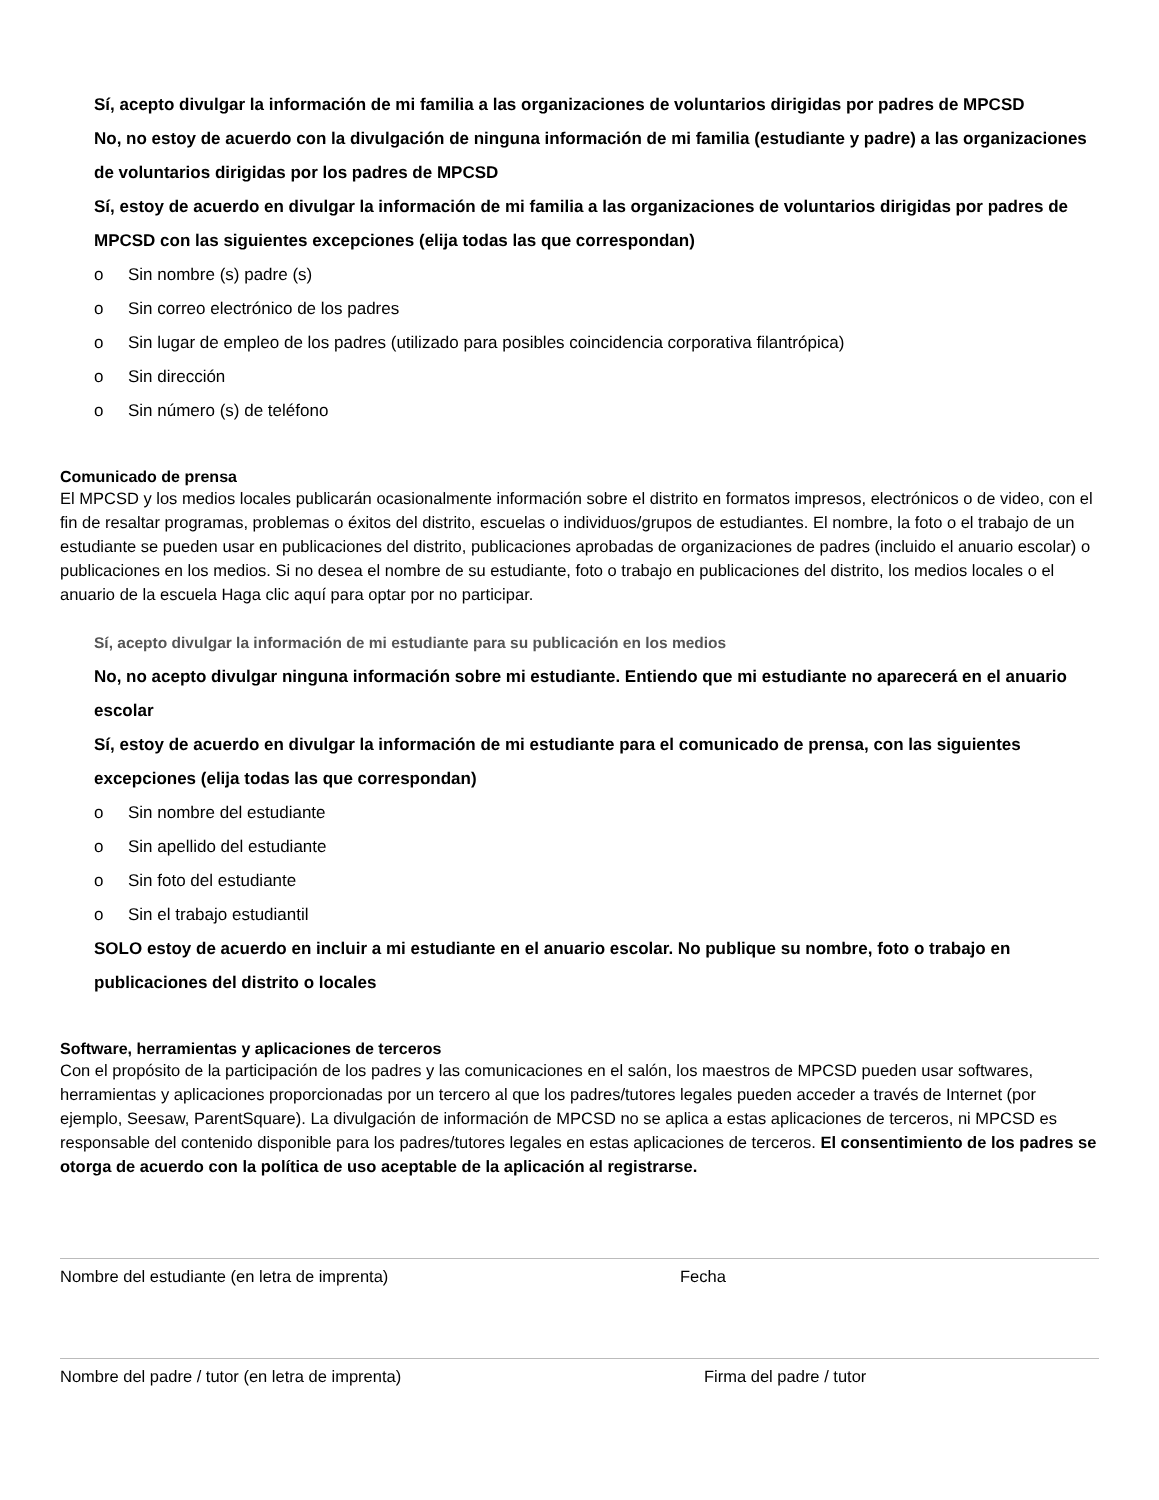Sí, acepto divulgar la información de mi familia a las organizaciones de voluntarios dirigidas por padres de MPCSD
No, no estoy de acuerdo con la divulgación de ninguna información de mi familia (estudiante y padre) a las organizaciones de voluntarios dirigidas por los padres de MPCSD
Sí, estoy de acuerdo en divulgar la información de mi familia a las organizaciones de voluntarios dirigidas por padres de MPCSD con las siguientes excepciones (elija todas las que correspondan)
o Sin nombre (s) padre (s)
o Sin correo electrónico de los padres
o Sin lugar de empleo de los padres (utilizado para posibles coincidencia corporativa filantrópica)
o Sin dirección
o Sin número (s) de teléfono
Comunicado de prensa
El MPCSD y los medios locales publicarán ocasionalmente información sobre el distrito en formatos impresos, electrónicos o de video, con el fin de resaltar programas, problemas o éxitos del distrito, escuelas o individuos/grupos de estudiantes. El nombre, la foto o el trabajo de un estudiante se pueden usar en publicaciones del distrito, publicaciones aprobadas de organizaciones de padres (incluido el anuario escolar) o publicaciones en los medios. Si no desea el nombre de su estudiante, foto o trabajo en publicaciones del distrito, los medios locales o el anuario de la escuela Haga clic aquí para optar por no participar.
Sí, acepto divulgar la información de mi estudiante para su publicación en los medios
No, no acepto divulgar ninguna información sobre mi estudiante. Entiendo que mi estudiante no aparecerá en el anuario escolar
Sí, estoy de acuerdo en divulgar la información de mi estudiante para el comunicado de prensa, con las siguientes excepciones (elija todas las que correspondan)
o Sin nombre del estudiante
o Sin apellido del estudiante
o Sin foto del estudiante
o Sin el trabajo estudiantil
SOLO estoy de acuerdo en incluir a mi estudiante en el anuario escolar. No publique su nombre, foto o trabajo en publicaciones del distrito o locales
Software, herramientas y aplicaciones de terceros
Con el propósito de la participación de los padres y las comunicaciones en el salón, los maestros de MPCSD pueden usar softwares, herramientas y aplicaciones proporcionadas por un tercero al que los padres/tutores legales pueden acceder a través de Internet (por ejemplo, Seesaw, ParentSquare). La divulgación de información de MPCSD no se aplica a estas aplicaciones de terceros, ni MPCSD es responsable del contenido disponible para los padres/tutores legales en estas aplicaciones de terceros. El consentimiento de los padres se otorga de acuerdo con la política de uso aceptable de la aplicación al registrarse.
Nombre del estudiante (en letra de imprenta) Fecha
Nombre del padre / tutor (en letra de imprenta) Firma del padre / tutor